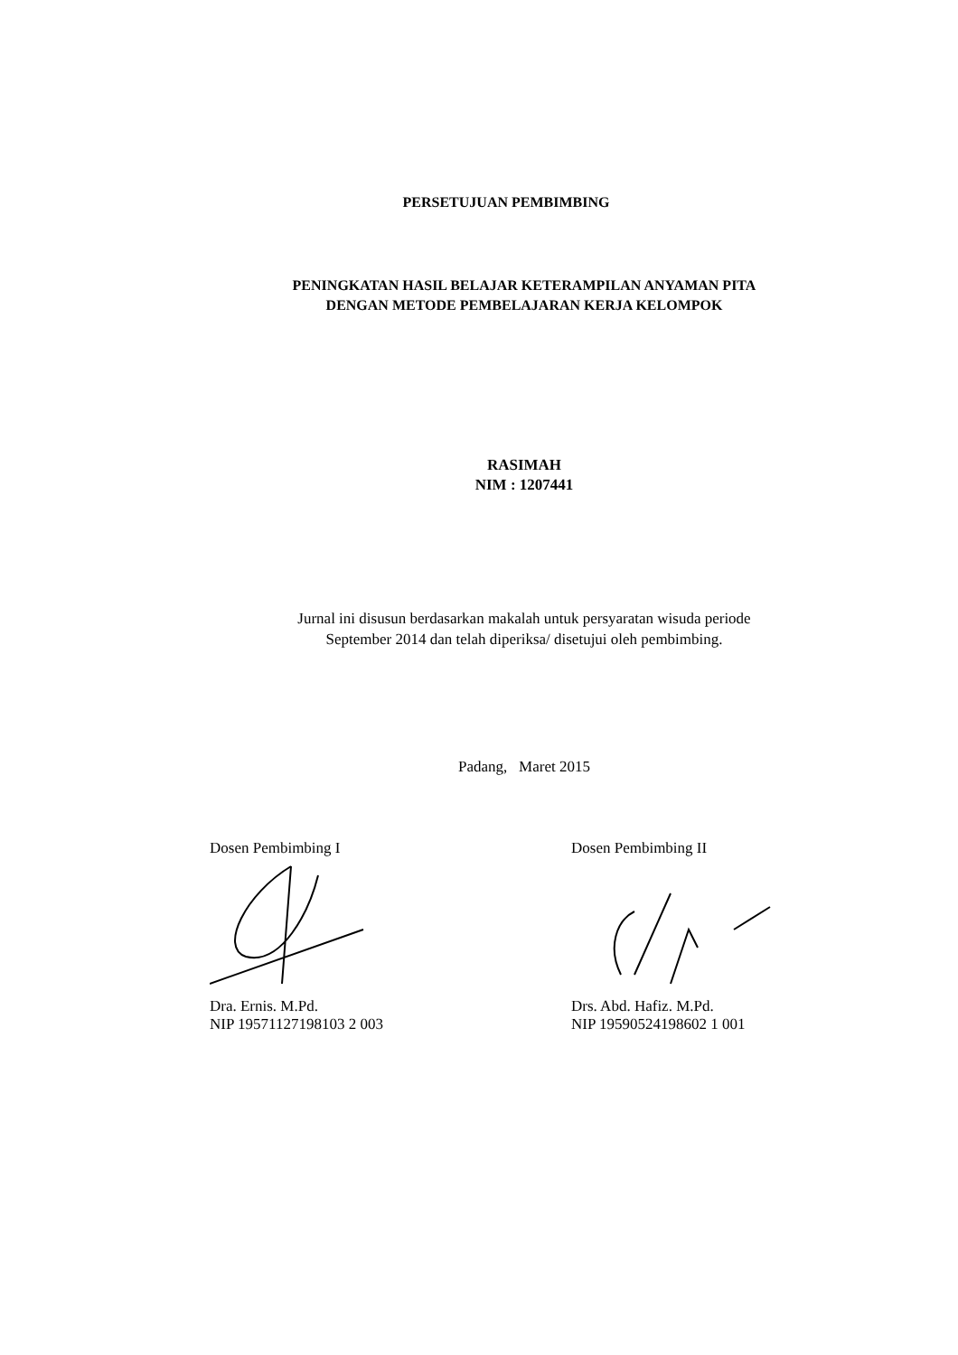PERSETUJUAN PEMBIMBING
PENINGKATAN HASIL BELAJAR KETERAMPILAN ANYAMAN PITA
DENGAN METODE PEMBELAJARAN KERJA KELOMPOK
RASIMAH
NIM : 1207441
Jurnal ini disusun berdasarkan makalah untuk persyaratan wisuda periode
September 2014 dan telah diperiksa/ disetujui oleh pembimbing.
Padang, Maret 2015
Dosen Pembimbing I
Dra. Ernis. M.Pd.
NIP 19571127198103 2 003
Dosen Pembimbing II
Drs. Abd. Hafiz. M.Pd.
NIP 19590524198602 1 001